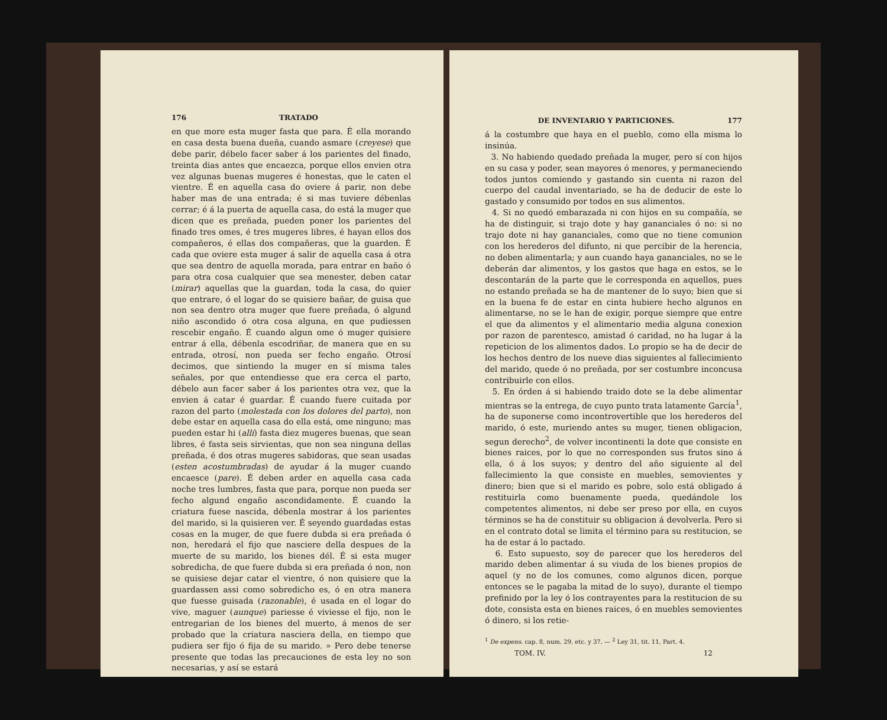176 TRATADO
en que more esta muger fasta que para. É ella morando en casa desta buena dueña, cuando asmare (creyese) que debe parir, débelo facer saber á los parientes del finado, treinta dias antes que encaezca, porque ellos envien otra vez algunas buenas mugeres é honestas, que le caten el vientre. É en aquella casa do oviere á parir, non debe haber mas de una entrada; é si mas tuviere débenlas cerrar; é á la puerta de aquella casa, do está la muger que dicen que es preñada, pueden poner los parientes del finado tres omes, é tres mugeres libres, é hayan ellos dos compañeros, é ellas dos compañeras, que la guarden. É cada que oviere esta muger á salir de aquella casa á otra que sea dentro de aquella morada, para entrar en baño ó para otra cosa cualquier que sea menester, deben catar (mirar) aquellas que la guardan, toda la casa, do quier que entrare, ó el logar do se quisiere bañar, de guisa que non sea dentro otra muger que fuere preñada, ó algund niño ascondido ó otra cosa alguna, en que pudiessen rescebir engaño. É cuando algun ome ó muger quisiere entrar á ella, débenla escodriñar, de manera que en su entrada, otrosí, non pueda ser fecho engaño. Otrosí decimos, que sintiendo la muger en sí misma tales señales, por que entendiesse que era cerca el parto, débelo aun facer saber á los parientes otra vez, que la envien á catar é guardar. É cuando fuere cuitada por razon del parto (molestada con los dolores del parto), non debe estar en aquella casa do ella está, ome ninguno; mas pueden estar hi (allí) fasta diez mugeres buenas, que sean libres, é fasta seis sirvientas, que non sea ninguna dellas preñada, é dos otras mugeres sabidoras, que sean usadas (esten acostumbradas) de ayudar á la muger cuando encaesce (pare). É deben arder en aquella casa cada noche tres lumbres, fasta que para, porque non pueda ser fecho algund engaño ascondidamente. É cuando la criatura fuese nascida, débenla mostrar á los parientes del marido, si la quisieren ver. É seyendo guardadas estas cosas en la muger, de que fuere dubda si era preñada ó non, heredará el fijo que nasciere della despues de la muerte de su marido, los bienes dél. É si esta muger sobredicha, de que fuere dubda si era preñada ó non, non se quisiese dejar catar el vientre, ó non quisiere que la guardassen assi como sobredicho es, ó en otra manera que fuesse guisada (razonable), é usada en el logar do vive, maguer (aunque) pariesse é viviesse el fijo, non le entregarian de los bienes del muerto, á menos de ser probado que la criatura nasciera della, en tiempo que pudiera ser fijo ó fija de su marido. » Pero debe tenerse presente que todas las precauciones de esta ley no son necesarias, y así se estará
DE INVENTARIO Y PARTICIONES. 177
á la costumbre que haya en el pueblo, como ella misma lo insinúa.
3. No habiendo quedado preñada la muger, pero sí con hijos en su casa y poder, sean mayores ó menores, y permaneciendo todos juntos comiendo y gastando sin cuenta ni razon del cuerpo del caudal inventariado, se ha de deducir de este lo gastado y consumido por todos en sus alimentos.
4. Si no quedó embarazada ni con hijos en su compañía, se ha de distinguir, si trajo dote y hay gananciales ó no: si no trajo dote ni hay gananciales, como que no tiene comunion con los herederos del difunto, ni que percibir de la herencia, no deben alimentarla; y aun cuando haya gananciales, no se le deberán dar alimentos, y los gastos que haga en estos, se le descontarán de la parte que le corresponda en aquellos, pues no estando preñada se ha de mantener de lo suyo; bien que si en la buena fe de estar en cinta hubiere hecho algunos en alimentarse, no se le han de exigir, porque siempre que entre el que da alimentos y el alimentario media alguna conexion por razon de parentesco, amistad ó caridad, no ha lugar á la repeticion de los alimentos dados. Lo propio se ha de decir de los hechos dentro de los nueve dias siguientes al fallecimiento del marido, quede ó no preñada, por ser costumbre inconcusa contribuirle con ellos.
5. En órden á si habiendo traido dote se la debe alimentar mientras se la entrega, de cuyo punto trata latamente García<sup>1</sup>, ha de suponerse como incontrovertible que los herederos del marido, ó este, muriendo antes su muger, tienen obligacion, segun derecho<sup>2</sup>, de volver incontinenti la dote que consiste en bienes raices, por lo que no corresponden sus frutos sino á ella, ó á los suyos; y dentro del año siguiente al del fallecimiento la que consiste en muebles, semovientes y dinero; bien que si el marido es pobre, solo está obligado á restituirla como buenamente pueda, quedándole los competentes alimentos, ni debe ser preso por ella, en cuyos términos se ha de constituir su obligacion á devolverla. Pero si en el contrato dotal se limita el término para su restitucion, se ha de estar á lo pactado.
6. Esto supuesto, soy de parecer que los herederos del marido deben alimentar á su viuda de los bienes propios de aquel (y no de los comunes, como algunos dicen, porque entonces se le pagaba la mitad de lo suyo), durante el tiempo prefinido por la ley ó los contrayentes para la restitucion de su dote, consista esta en bienes raices, ó en muebles semovientes ó dinero, si los retie-
<sup>1</sup> De expens. cap. 8, num. 29, etc. y 37. — <sup>2</sup> Ley 31, tit. 11, Part. 4.
TOM. IV. 12